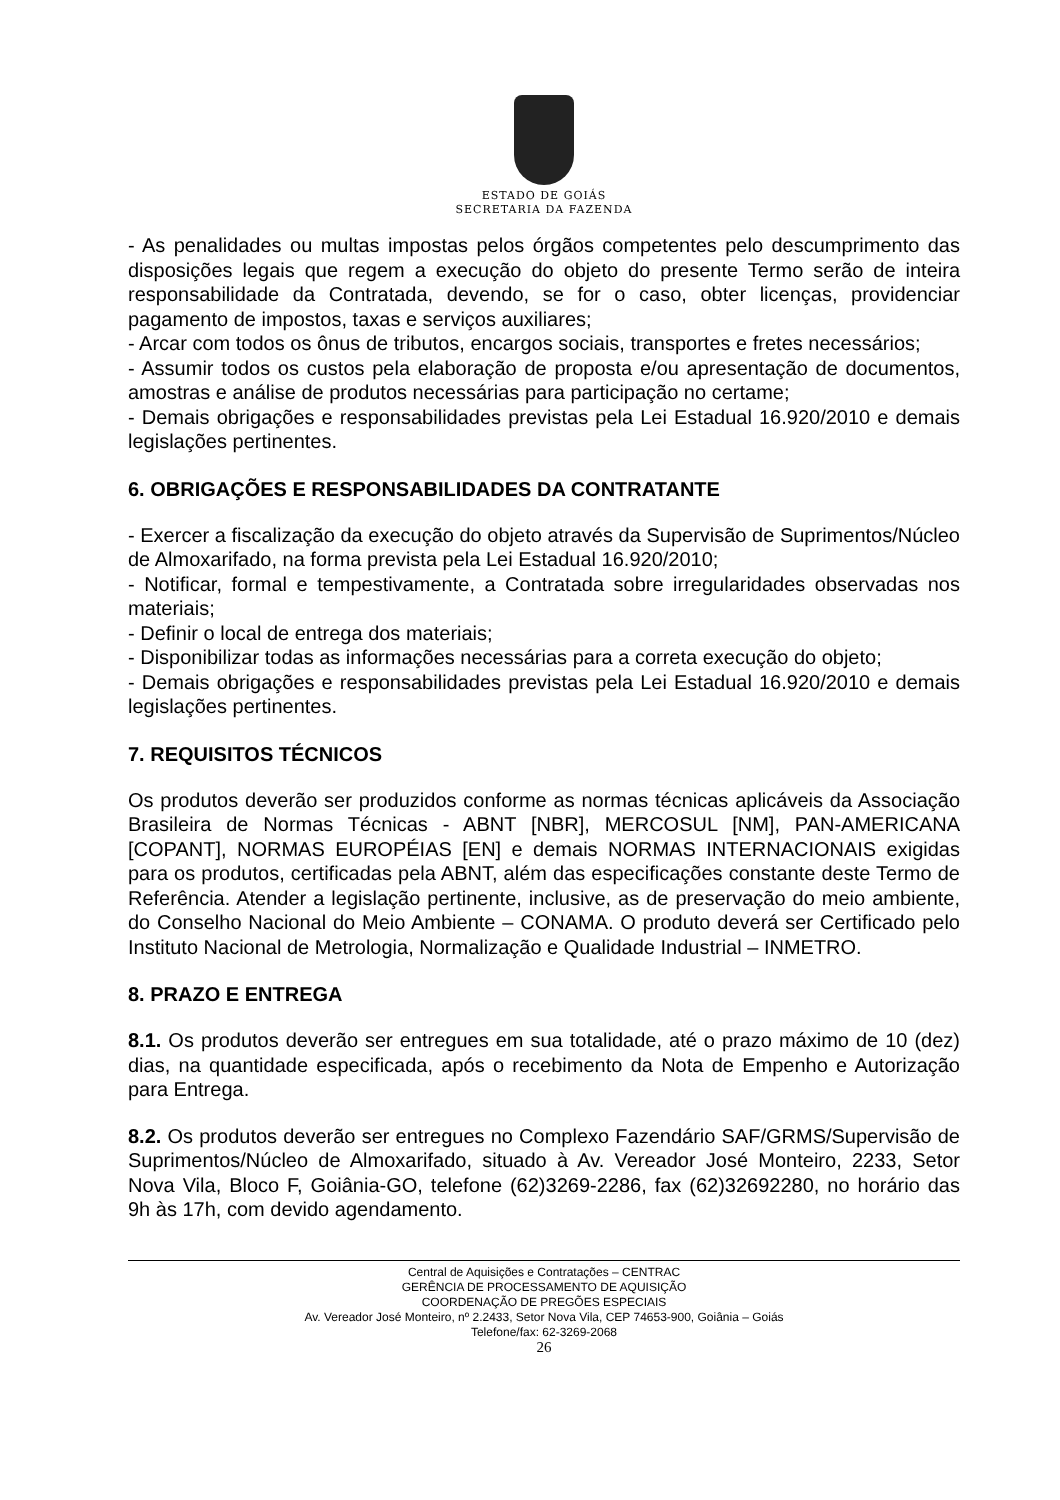ESTADO DE GOIÁS
SECRETARIA DA FAZENDA
- As penalidades ou multas impostas pelos órgãos competentes pelo descumprimento das disposições legais que regem a execução do objeto do presente Termo serão de inteira responsabilidade da Contratada, devendo, se for o caso, obter licenças, providenciar pagamento de impostos, taxas e serviços auxiliares;
- Arcar com todos os ônus de tributos, encargos sociais, transportes e fretes necessários;
- Assumir todos os custos pela elaboração de proposta e/ou apresentação de documentos, amostras e análise de produtos necessárias para participação no certame;
- Demais obrigações e responsabilidades previstas pela Lei Estadual 16.920/2010 e demais legislações pertinentes.
6. OBRIGAÇÕES E RESPONSABILIDADES DA CONTRATANTE
- Exercer a fiscalização da execução do objeto através da Supervisão de Suprimentos/Núcleo de Almoxarifado, na forma prevista pela Lei Estadual 16.920/2010;
- Notificar, formal e tempestivamente, a Contratada sobre irregularidades observadas nos materiais;
- Definir o local de entrega dos materiais;
- Disponibilizar todas as informações necessárias para a correta execução do objeto;
- Demais obrigações e responsabilidades previstas pela Lei Estadual 16.920/2010 e demais legislações pertinentes.
7. REQUISITOS TÉCNICOS
Os produtos deverão ser produzidos conforme as normas técnicas aplicáveis da Associação Brasileira de Normas Técnicas - ABNT [NBR], MERCOSUL [NM], PAN-AMERICANA [COPANT], NORMAS EUROPÉIAS [EN] e demais NORMAS INTERNACIONAIS exigidas para os produtos, certificadas pela ABNT, além das especificações constante deste Termo de Referência. Atender a legislação pertinente, inclusive, as de preservação do meio ambiente, do Conselho Nacional do Meio Ambiente – CONAMA. O produto deverá ser Certificado pelo Instituto Nacional de Metrologia, Normalização e Qualidade Industrial – INMETRO.
8. PRAZO E ENTREGA
8.1. Os produtos deverão ser entregues em sua totalidade, até o prazo máximo de 10 (dez) dias, na quantidade especificada, após o recebimento da Nota de Empenho e Autorização para Entrega.
8.2. Os produtos deverão ser entregues no Complexo Fazendário SAF/GRMS/Supervisão de Suprimentos/Núcleo de Almoxarifado, situado à Av. Vereador José Monteiro, 2233, Setor Nova Vila, Bloco F, Goiânia-GO, telefone (62)3269-2286, fax (62)32692280, no horário das 9h às 17h, com devido agendamento.
Central de Aquisições e Contratações – CENTRAC
GERÊNCIA DE PROCESSAMENTO DE AQUISIÇÃO
COORDENAÇÃO DE PREGÕES ESPECIAIS
Av. Vereador José Monteiro, nº 2.2433, Setor Nova Vila, CEP 74653-900, Goiânia – Goiás
Telefone/fax: 62-3269-2068
26